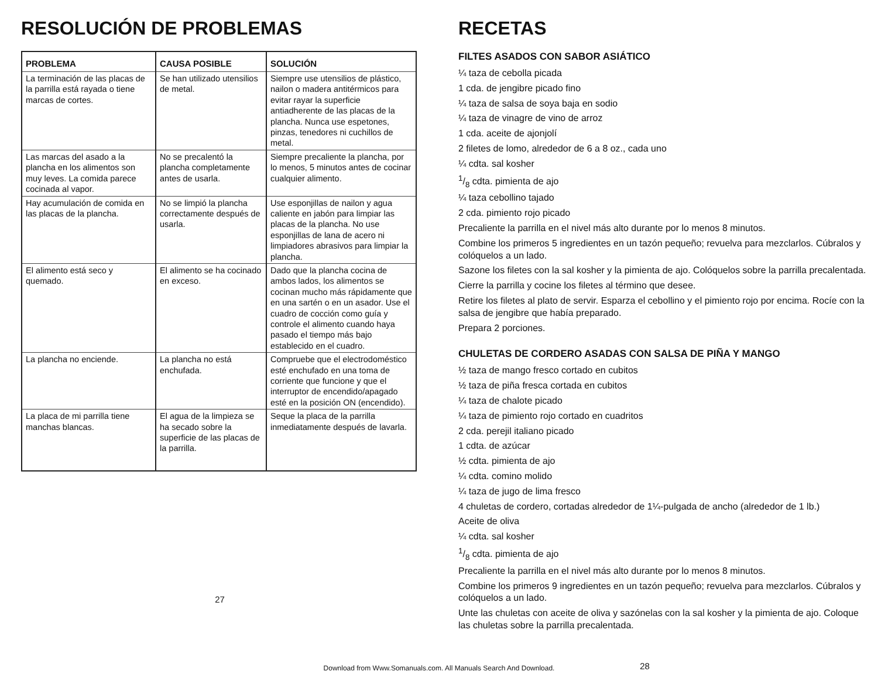RESOLUCIÓN DE PROBLEMAS
| PROBLEMA | CAUSA POSIBLE | SOLUCIÓN |
| --- | --- | --- |
| La terminación de las placas de la parrilla está rayada o tiene marcas de cortes. | Se han utilizado utensilios de metal. | Siempre use utensilios de plástico, nailon o madera antitérmicos para evitar rayar la superficie antiadherente de las placas de la plancha. Nunca use espetones, pinzas, tenedores ni cuchillos de metal. |
| Las marcas del asado a la plancha en los alimentos son muy leves. La comida parece cocinada al vapor. | No se precalentó la plancha completamente antes de usarla. | Siempre precaliente la plancha, por lo menos, 5 minutos antes de cocinar cualquier alimento. |
| Hay acumulación de comida en las placas de la plancha. | No se limpió la plancha correctamente después de usarla. | Use esponjillas de nailon y agua caliente en jabón para limpiar las placas de la plancha. No use esponjillas de lana de acero ni limpiadores abrasivos para limpiar la plancha. |
| El alimento está seco y quemado. | El alimento se ha cocinado en exceso. | Dado que la plancha cocina de ambos lados, los alimentos se cocinan mucho más rápidamente que en una sartén o en un asador. Use el cuadro de cocción como guía y controle el alimento cuando haya pasado el tiempo más bajo establecido en el cuadro. |
| La plancha no enciende. | La plancha no está enchufada. | Compruebe que el electrodoméstico esté enchufado en una toma de corriente que funcione y que el interruptor de encendido/apagado esté en la posición ON (encendido). |
| La placa de mi parrilla tiene manchas blancas. | El agua de la limpieza se ha secado sobre la superficie de las placas de la parrilla. | Seque la placa de la parrilla inmediatamente después de lavarla. |
27
RECETAS
FILTES ASADOS CON SABOR ASIÁTICO
¼ taza de cebolla picada
1 cda. de jengibre picado fino
¼ taza de salsa de soya baja en sodio
¼ taza de vinagre de vino de arroz
1 cda. aceite de ajonjolí
2 filetes de lomo, alrededor de 6 a 8 oz., cada uno
¼ cdta. sal kosher
1/8 cdta. pimienta de ajo
¼ taza cebollino tajado
2 cda. pimiento rojo picado
Precaliente la parrilla en el nivel más alto durante por lo menos 8 minutos.
Combine los primeros 5 ingredientes en un tazón pequeño; revuelva para mezclarlos. Cúbralos y colóquelos a un lado.
Sazone los filetes con la sal kosher y la pimienta de ajo. Colóquelos sobre la parrilla precalentada.
Cierre la parrilla y cocine los filetes al término que desee.
Retire los filetes al plato de servir. Esparza el cebollino y el pimiento rojo por encima. Rocíe con la salsa de jengibre que había preparado.
Prepara 2 porciones.
CHULETAS DE CORDERO ASADAS CON SALSA DE PIÑA Y MANGO
½ taza de mango fresco cortado en cubitos
½ taza de piña fresca cortada en cubitos
¼ taza de chalote picado
¼ taza de pimiento rojo cortado en cuadritos
2 cda. perejil italiano picado
1 cdta. de azúcar
½ cdta. pimienta de ajo
¼ cdta. comino molido
¼ taza de jugo de lima fresco
4 chuletas de cordero, cortadas alrededor de 1¼-pulgada de ancho (alrededor de 1 lb.)
Aceite de oliva
¼ cdta. sal kosher
1/8 cdta. pimienta de ajo
Precaliente la parrilla en el nivel más alto durante por lo menos 8 minutos.
Combine los primeros 9 ingredientes en un tazón pequeño; revuelva para mezclarlos. Cúbralos y colóquelos a un lado.
Unte las chuletas con aceite de oliva y sazónelas con la sal kosher y la pimienta de ajo. Coloque las chuletas sobre la parrilla precalentada.
28
Download from Www.Somanuals.com. All Manuals Search And Download.